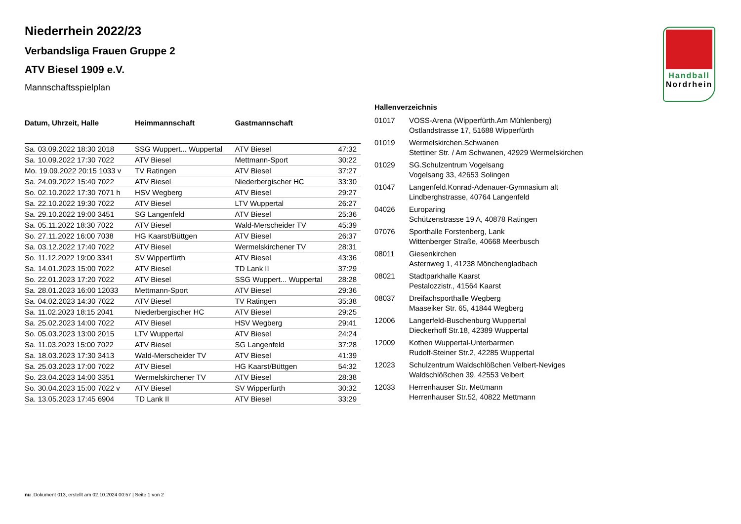Handball
Nordrhein
Niederrhein 2022/23
Verbandsliga Frauen Gruppe 2
ATV Biesel 1909 e.V.
Mannschaftsspielplan
| Datum, Uhrzeit, Halle | Heimmannschaft | Gastmannschaft | |
| --- | --- | --- | --- |
| Sa. 03.09.2022 18:30 2018 | SSG Wuppert... Wuppertal | ATV Biesel | 47:32 |
| Sa. 10.09.2022 17:30 7022 | ATV Biesel | Mettmann-Sport | 30:22 |
| Mo. 19.09.2022 20:15 1033 v | TV Ratingen | ATV Biesel | 37:27 |
| Sa. 24.09.2022 15:40 7022 | ATV Biesel | Niederbergischer HC | 33:30 |
| So. 02.10.2022 17:30 7071 h | HSV Wegberg | ATV Biesel | 29:27 |
| Sa. 22.10.2022 19:30 7022 | ATV Biesel | LTV Wuppertal | 26:27 |
| Sa. 29.10.2022 19:00 3451 | SG Langenfeld | ATV Biesel | 25:36 |
| Sa. 05.11.2022 18:30 7022 | ATV Biesel | Wald-Merscheider TV | 45:39 |
| So. 27.11.2022 16:00 7038 | HG Kaarst/Büttgen | ATV Biesel | 26:37 |
| Sa. 03.12.2022 17:40 7022 | ATV Biesel | Wermelskirchener TV | 28:31 |
| So. 11.12.2022 19:00 3341 | SV Wipperfürth | ATV Biesel | 43:36 |
| Sa. 14.01.2023 15:00 7022 | ATV Biesel | TD Lank II | 37:29 |
| So. 22.01.2023 17:20 7022 | ATV Biesel | SSG Wuppert... Wuppertal | 28:28 |
| Sa. 28.01.2023 16:00 12033 | Mettmann-Sport | ATV Biesel | 29:36 |
| Sa. 04.02.2023 14:30 7022 | ATV Biesel | TV Ratingen | 35:38 |
| Sa. 11.02.2023 18:15 2041 | Niederbergischer HC | ATV Biesel | 29:25 |
| Sa. 25.02.2023 14:00 7022 | ATV Biesel | HSV Wegberg | 29:41 |
| So. 05.03.2023 13:00 2015 | LTV Wuppertal | ATV Biesel | 24:24 |
| Sa. 11.03.2023 15:00 7022 | ATV Biesel | SG Langenfeld | 37:28 |
| Sa. 18.03.2023 17:30 3413 | Wald-Merscheider TV | ATV Biesel | 41:39 |
| Sa. 25.03.2023 17:00 7022 | ATV Biesel | HG Kaarst/Büttgen | 54:32 |
| So. 23.04.2023 14:00 3351 | Wermelskirchener TV | ATV Biesel | 28:38 |
| So. 30.04.2023 15:00 7022 v | ATV Biesel | SV Wipperfürth | 30:32 |
| Sa. 13.05.2023 17:45 6904 | TD Lank II | ATV Biesel | 33:29 |
Hallenverzeichnis
| 01017 | VOSS-Arena (Wipperfürth.Am Mühlenberg) Ostlandstrasse 17, 51688 Wipperfürth |
| 01019 | Wermelskirchen.Schwanen Stettiner Str. / Am Schwanen, 42929 Wermelskirchen |
| 01029 | SG.Schulzentrum Vogelsang Vogelsang 33, 42653 Solingen |
| 01047 | Langenfeld.Konrad-Adenauer-Gymnasium alt Lindberghstrasse, 40764 Langenfeld |
| 04026 | Europaring Schützenstrasse 19 A, 40878 Ratingen |
| 07076 | Sporthalle Forstenberg, Lank Wittenberger Straße, 40668 Meerbusch |
| 08011 | Giesenkirchen Asternweg 1, 41238 Mönchengladbach |
| 08021 | Stadtparkhalle Kaarst Pestalozzistr., 41564 Kaarst |
| 08037 | Dreifachsporthalle Wegberg Maaseiker Str. 65, 41844 Wegberg |
| 12006 | Langerfeld-Buschenburg Wuppertal Dieckerhoff Str.18, 42389 Wuppertal |
| 12009 | Kothen Wuppertal-Unterbarmen Rudolf-Steiner Str.2, 42285 Wuppertal |
| 12023 | Schulzentrum Waldschlößchen Velbert-Neviges Waldschlößchen 39, 42553 Velbert |
| 12033 | Herrenhauser Str. Mettmann Herrenhauser Str.52, 40822 Mettmann |
nu .Dokument 013, erstellt am 02.10.2024 00:57 | Seite 1 von 2